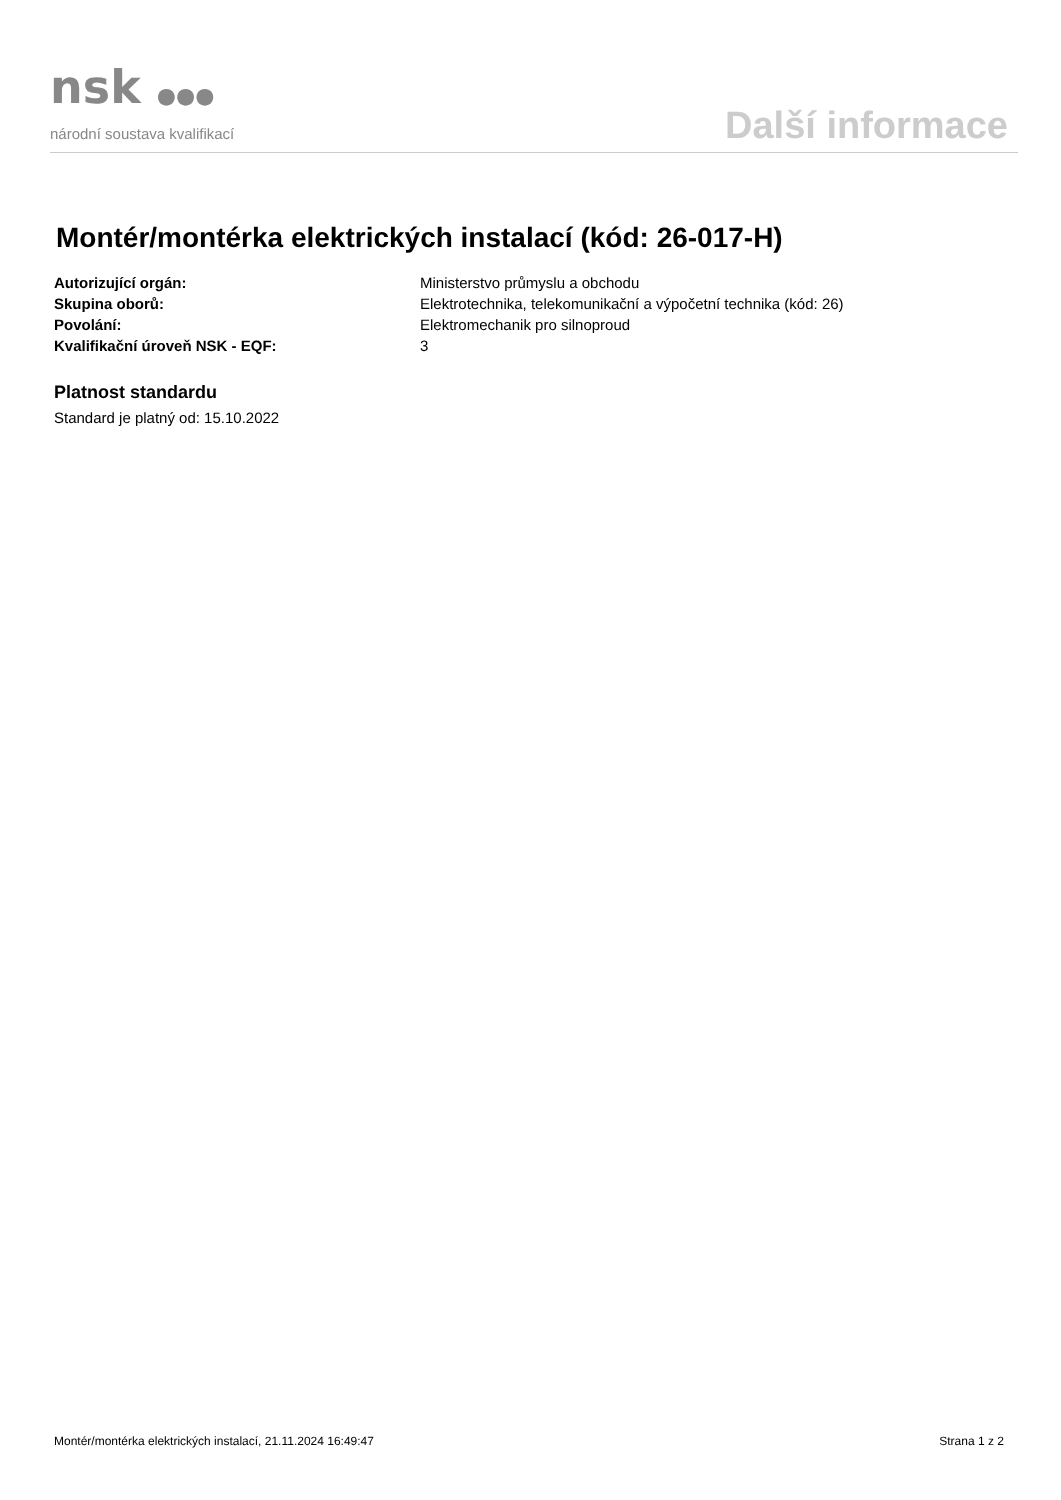nsk ●●●
národní soustava kvalifikací
Další informace
Montér/montérka elektrických instalací (kód: 26-017-H)
Autorizující orgán: Ministerstvo průmyslu a obchodu
Skupina oborů: Elektrotechnika, telekomunikační a výpočetní technika (kód: 26)
Povolání: Elektromechanik pro silnoproud
Kvalifikační úroveň NSK - EQF: 3
Platnost standardu
Standard je platný od: 15.10.2022
Montér/montérka elektrických instalací, 21.11.2024 16:49:47 Strana 1 z 2